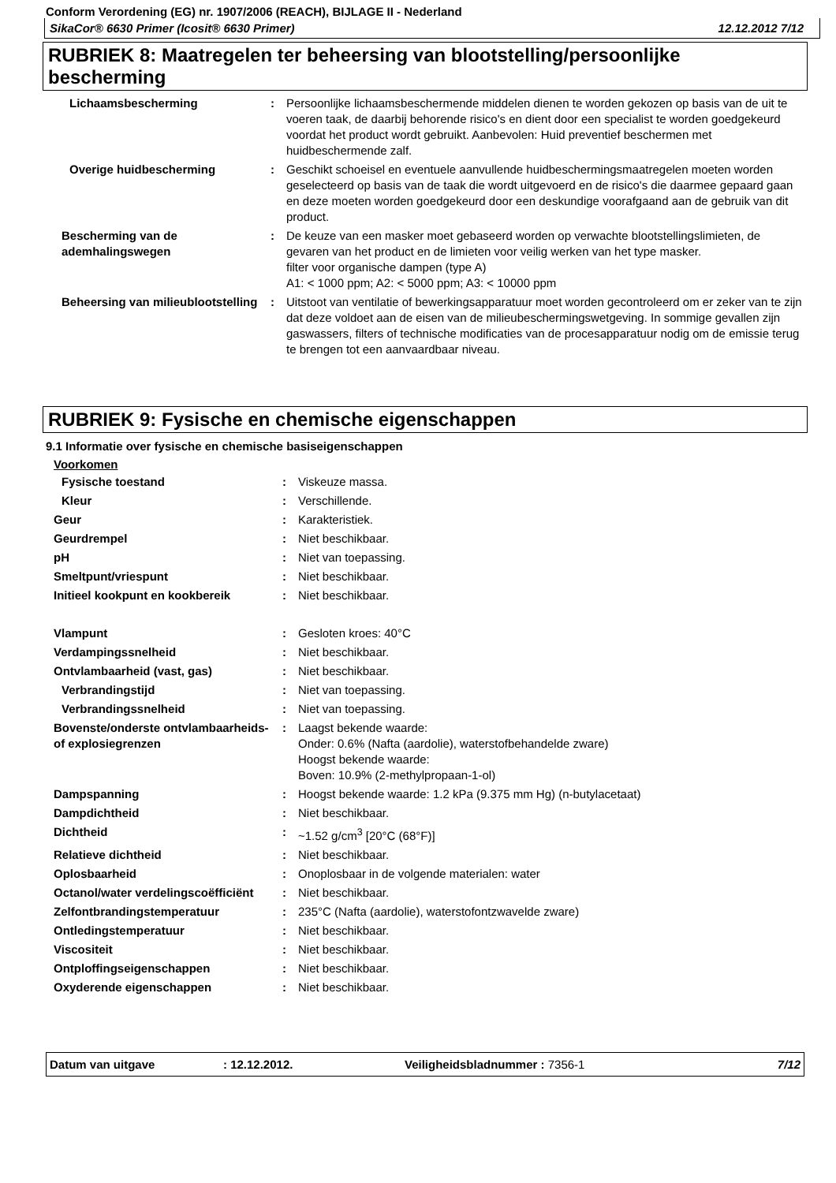Conform Verordening (EG) nr. 1907/2006 (REACH), BIJLAGE II - Nederland
SikaCor® 6630 Primer (Icosit® 6630 Primer) 12.12.2012 7/12
RUBRIEK 8: Maatregelen ter beheersing van blootstelling/persoonlijke bescherming
| Lichaamsbescherming | : | Persoonlijke lichaamsbeschermende middelen dienen te worden gekozen op basis van de uit te voeren taak, de daarbij behorende risico's en dient door een specialist te worden goedgekeurd voordat het product wordt gebruikt. Aanbevolen: Huid preventief beschermen met huidbeschermende zalf. |
| Overige huidbescherming | : | Geschikt schoeisel en eventuele aanvullende huidbeschermingsmaatregelen moeten worden geselecteerd op basis van de taak die wordt uitgevoerd en de risico's die daarmee gepaard gaan en deze moeten worden goedgekeurd door een deskundige voorafgaand aan de gebruik van dit product. |
| Bescherming van de ademhalingswegen | : | De keuze van een masker moet gebaseerd worden op verwachte blootstellingslimieten, de gevaren van het product en de limieten voor veilig werken van het type masker. filter voor organische dampen (type A) A1: < 1000 ppm; A2: < 5000 ppm; A3: < 10000 ppm |
| Beheersing van milieublootstelling | : | Uitstoot van ventilatie of bewerkingsapparatuur moet worden gecontroleerd om er zeker van te zijn dat deze voldoet aan de eisen van de milieubeschermingswetgeving. In sommige gevallen zijn gaswassers, filters of technische modificaties van de procesapparatuur nodig om de emissie terug te brengen tot een aanvaardbaar niveau. |
RUBRIEK 9: Fysische en chemische eigenschappen
9.1 Informatie over fysische en chemische basiseigenschappen
Voorkomen
| Fysische toestand | : | Viskeuze massa. |
| Kleur | : | Verschillende. |
| Geur | : | Karakteristiek. |
| Geurdrempel | : | Niet beschikbaar. |
| pH | : | Niet van toepassing. |
| Smeltpunt/vriespunt | : | Niet beschikbaar. |
| Initieel kookpunt en kookbereik | : | Niet beschikbaar. |
| Vlampunt | : | Gesloten kroes: 40°C |
| Verdampingssnelheid | : | Niet beschikbaar. |
| Ontvlambaarheid (vast, gas) | : | Niet beschikbaar. |
| Verbrandingstijd | : | Niet van toepassing. |
| Verbrandingssnelheid | : | Niet van toepassing. |
| Bovenste/onderste ontvlambaarheids- of explosiegrenzen | : | Laagst bekende waarde: Onder: 0.6% (Nafta (aardolie), waterstofbehandelde zware) Hoogst bekende waarde: Boven: 10.9% (2-methylpropaan-1-ol) |
| Dampspanning | : | Hoogst bekende waarde: 1.2 kPa (9.375 mm Hg) (n-butylacetaat) |
| Dampdichtheid | : | Niet beschikbaar. |
| Dichtheid | : | ~1.52 g/cm<sup>3</sup> [20°C (68°F)] |
| Relatieve dichtheid | : | Niet beschikbaar. |
| Oplosbaarheid | : | Onoplosbaar in de volgende materialen: water |
| Octanol/water verdelingscoëfficiënt | : | Niet beschikbaar. |
| Zelfontbrandingstemperatuur | : | 235°C (Nafta (aardolie), waterstofontzwavelde zware) |
| Ontledingstemperatuur | : | Niet beschikbaar. |
| Viscositeit | : | Niet beschikbaar. |
| Ontploffingseigenschappen | : | Niet beschikbaar. |
| Oxyderende eigenschappen | : | Niet beschikbaar. |
Datum van uitgave: 12.12.2012. Veiligheidsbladnummer : 7356-1 7/12